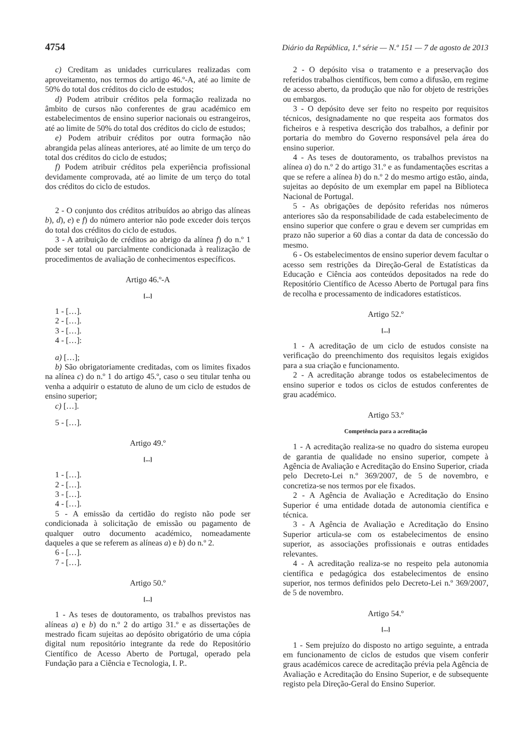4754 Diário da República, 1.ª série — N.º 151 — 7 de agosto de 2013
c) Creditam as unidades curriculares realizadas com aproveitamento, nos termos do artigo 46.º-A, até ao limite de 50% do total dos créditos do ciclo de estudos;
d) Podem atribuir créditos pela formação realizada no âmbito de cursos não conferentes de grau académico em estabelecimentos de ensino superior nacionais ou estrangeiros, até ao limite de 50% do total dos créditos do ciclo de estudos;
e) Podem atribuir créditos por outra formação não abrangida pelas alíneas anteriores, até ao limite de um terço do total dos créditos do ciclo de estudos;
f) Podem atribuir créditos pela experiência profissional devidamente comprovada, até ao limite de um terço do total dos créditos do ciclo de estudos.
2 - O conjunto dos créditos atribuídos ao abrigo das alíneas b), d), e) e f) do número anterior não pode exceder dois terços do total dos créditos do ciclo de estudos.
3 - A atribuição de créditos ao abrigo da alínea f) do n.º 1 pode ser total ou parcialmente condicionada à realização de procedimentos de avaliação de conhecimentos específicos.
Artigo 46.º-A
[...]
1 - […].
2 - […].
3 - […].
4 - […]:
a) […];
b) São obrigatoriamente creditadas, com os limites fixados na alínea c) do n.º 1 do artigo 45.º, caso o seu titular tenha ou venha a adquirir o estatuto de aluno de um ciclo de estudos de ensino superior;
c) […].
5 - […].
Artigo 49.º
[...]
1 - […].
2 - […].
3 - […].
4 - […].
5 - A emissão da certidão do registo não pode ser condicionada à solicitação de emissão ou pagamento de qualquer outro documento académico, nomeadamente daqueles a que se referem as alíneas a) e b) do n.º 2.
6 - […].
7 - […].
Artigo 50.º
[...]
1 - As teses de doutoramento, os trabalhos previstos nas alíneas a) e b) do n.º 2 do artigo 31.º e as dissertações de mestrado ficam sujeitas ao depósito obrigatório de uma cópia digital num repositório integrante da rede do Repositório Científico de Acesso Aberto de Portugal, operado pela Fundação para a Ciência e Tecnologia, I. P..
2 - O depósito visa o tratamento e a preservação dos referidos trabalhos científicos, bem como a difusão, em regime de acesso aberto, da produção que não for objeto de restrições ou embargos.
3 - O depósito deve ser feito no respeito por requisitos técnicos, designadamente no que respeita aos formatos dos ficheiros e à respetiva descrição dos trabalhos, a definir por portaria do membro do Governo responsável pela área do ensino superior.
4 - As teses de doutoramento, os trabalhos previstos na alínea a) do n.º 2 do artigo 31.º e as fundamentações escritas a que se refere a alínea b) do n.º 2 do mesmo artigo estão, ainda, sujeitas ao depósito de um exemplar em papel na Biblioteca Nacional de Portugal.
5 - As obrigações de depósito referidas nos números anteriores são da responsabilidade de cada estabelecimento de ensino superior que confere o grau e devem ser cumpridas em prazo não superior a 60 dias a contar da data de concessão do mesmo.
6 - Os estabelecimentos de ensino superior devem facultar o acesso sem restrições da Direção-Geral de Estatísticas da Educação e Ciência aos conteúdos depositados na rede do Repositório Científico de Acesso Aberto de Portugal para fins de recolha e processamento de indicadores estatísticos.
Artigo 52.º
[...]
1 - A acreditação de um ciclo de estudos consiste na verificação do preenchimento dos requisitos legais exigidos para a sua criação e funcionamento.
2 - A acreditação abrange todos os estabelecimentos de ensino superior e todos os ciclos de estudos conferentes de grau académico.
Artigo 53.º
Competência para a acreditação
1 - A acreditação realiza-se no quadro do sistema europeu de garantia de qualidade no ensino superior, compete à Agência de Avaliação e Acreditação do Ensino Superior, criada pelo Decreto-Lei n.º 369/2007, de 5 de novembro, e concretiza-se nos termos por ele fixados.
2 - A Agência de Avaliação e Acreditação do Ensino Superior é uma entidade dotada de autonomia científica e técnica.
3 - A Agência de Avaliação e Acreditação do Ensino Superior articula-se com os estabelecimentos de ensino superior, as associações profissionais e outras entidades relevantes.
4 - A acreditação realiza-se no respeito pela autonomia científica e pedagógica dos estabelecimentos de ensino superior, nos termos definidos pelo Decreto-Lei n.º 369/2007, de 5 de novembro.
Artigo 54.º
[...]
1 - Sem prejuízo do disposto no artigo seguinte, a entrada em funcionamento de ciclos de estudos que visem conferir graus académicos carece de acreditação prévia pela Agência de Avaliação e Acreditação do Ensino Superior, e de subsequente registo pela Direção-Geral do Ensino Superior.